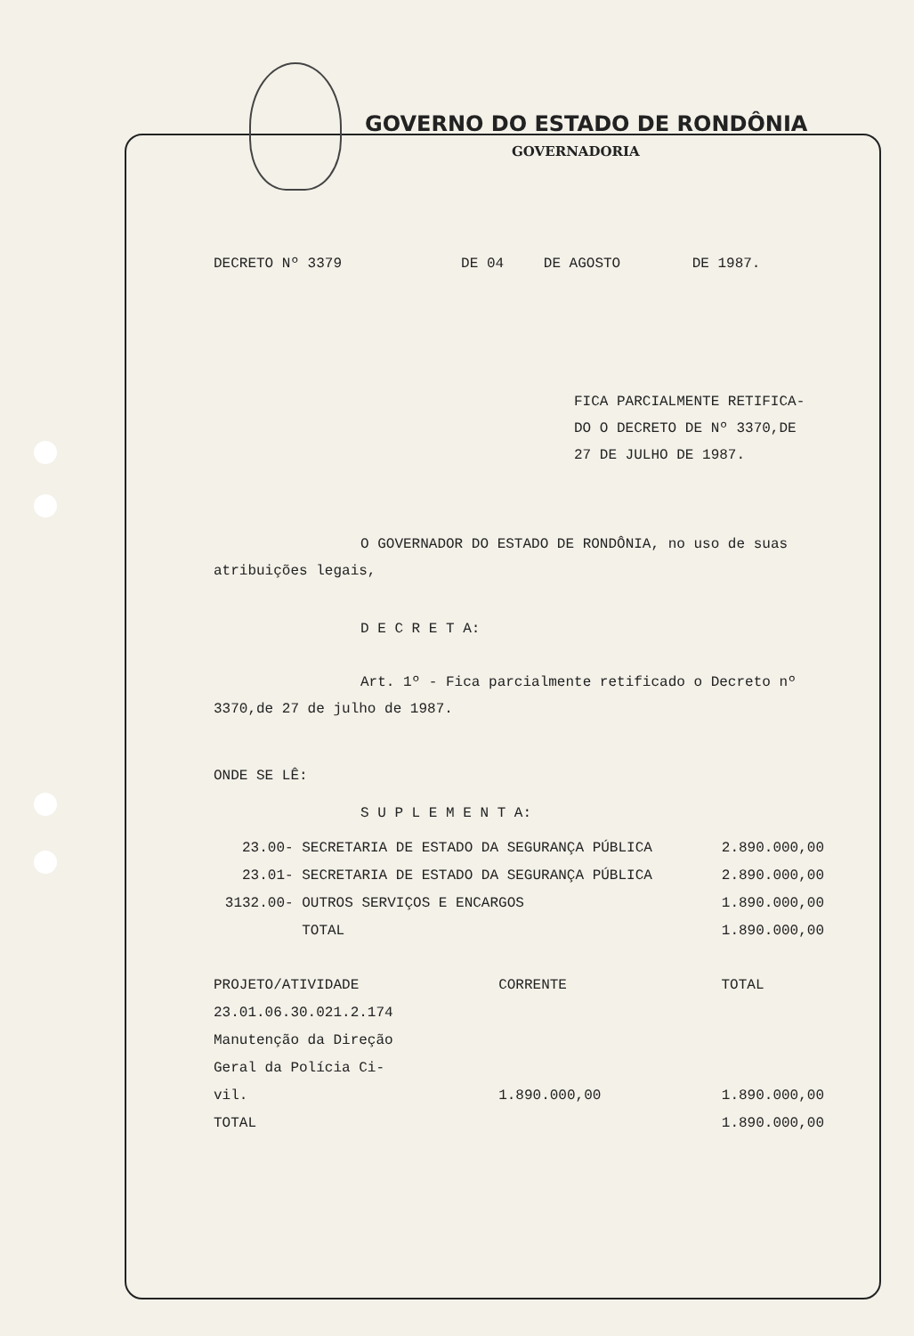GOVERNO DO ESTADO DE RONDÔNIA
GOVERNADORIA
| DECRETO Nº 3379 | DE 04 | DE AGOSTO | DE 1987. |
FICA PARCIALMENTE RETIFICA-
DO O DECRETO DE Nº 3370,DE
27 DE JULHO DE 1987.
O GOVERNADOR DO ESTADO DE RONDÔNIA, no uso de suas atribuições legais,
D E C R E T A:
Art. 1º - Fica parcialmente retificado o Decreto nº 3370,de 27 de julho de 1987.
ONDE SE LÊ:
S U P L E M E N T A:
| 23.00 | - SECRETARIA DE ESTADO DA SEGURANÇA PÚBLICA | 2.890.000,00 |
| 23.01 | - SECRETARIA DE ESTADO DA SEGURANÇA PÚBLICA | 2.890.000,00 |
| 3132.00 | - OUTROS SERVIÇOS E ENCARGOS | 1.890.000,00 |
| | TOTAL | 1.890.000,00 |
| PROJETO/ATIVIDADE | CORRENTE | TOTAL |
| --- | --- | --- |
| 23.01.06.30.021.2.174 | | |
| Manutenção da Direção | | |
| Geral da Polícia Ci- | | |
| vil. | 1.890.000,00 | 1.890.000,00 |
| TOTAL | | 1.890.000,00 |